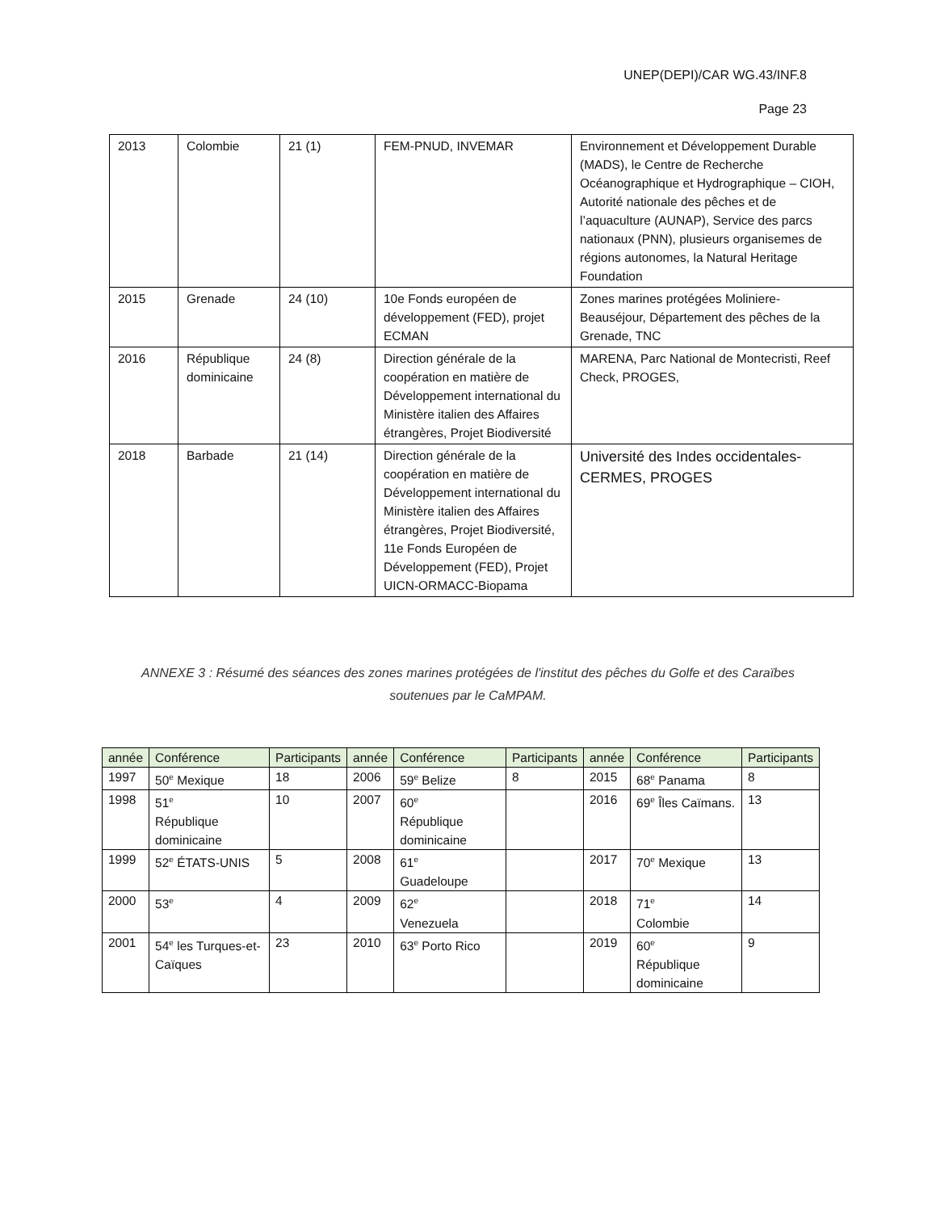UNEP(DEPI)/CAR WG.43/INF.8
Page 23
| 2013 | Colombie | 21 (1) | FEM-PNUD, INVEMAR | Environnement et Développement Durable (MADS), le Centre de Recherche Océanographique et Hydrographique – CIOH, Autorité nationale des pêches et de l’aquaculture (AUNAP), Service des parcs nationaux (PNN), plusieurs organisemes de régions autonomes, la Natural Heritage Foundation |
| 2015 | Grenade | 24 (10) | 10e Fonds européen de développement (FED), projet ECMAN | Zones marines protégées Moliniere-Beauséjour, Département des pêches de la Grenade, TNC |
| 2016 | République dominicaine | 24 (8) | Direction générale de la coopération en matière de Développement international du Ministère italien des Affaires étrangères, Projet Biodiversité | MARENA, Parc National de Montecristi, Reef Check, PROGES, |
| 2018 | Barbade | 21 (14) | Direction générale de la coopération en matière de Développement international du Ministère italien des Affaires étrangères, Projet Biodiversité, 11e Fonds Européen de Développement (FED), Projet UICN-ORMACC-Biopama | Université des Indes occidentales-CERMES, PROGES |
ANNEXE 3 : Résumé des séances des zones marines protégées de l'institut des pêches du Golfe et des Caraïbes soutenues par le CaMPAM.
| année | Conférence | Participants | année | Conférence | Participants | année | Conférence | Participants |
| --- | --- | --- | --- | --- | --- | --- | --- | --- |
| 1997 | 50<sup>e</sup> Mexique | 18 | 2006 | 59<sup>e</sup> Belize | 8 | 2015 | 68<sup>e</sup> Panama | 8 |
| 1998 | 51<sup>e</sup> République dominicaine | 10 | 2007 | 60<sup>e</sup> République dominicaine | | 2016 | 69<sup>e</sup> Îles Caïmans. | 13 |
| 1999 | 52<sup>e</sup> ÉTATS-UNIS | 5 | 2008 | 61<sup>e</sup> Guadeloupe | | 2017 | 70<sup>e</sup> Mexique | 13 |
| 2000 | 53<sup>e</sup> | 4 | 2009 | 62<sup>e</sup> Venezuela | | 2018 | 71<sup>e</sup> Colombie | 14 |
| 2001 | 54<sup>e</sup> les Turques-et-Caïques | 23 | 2010 | 63<sup>e</sup> Porto Rico | | 2019 | 60<sup>e</sup> République dominicaine | 9 |